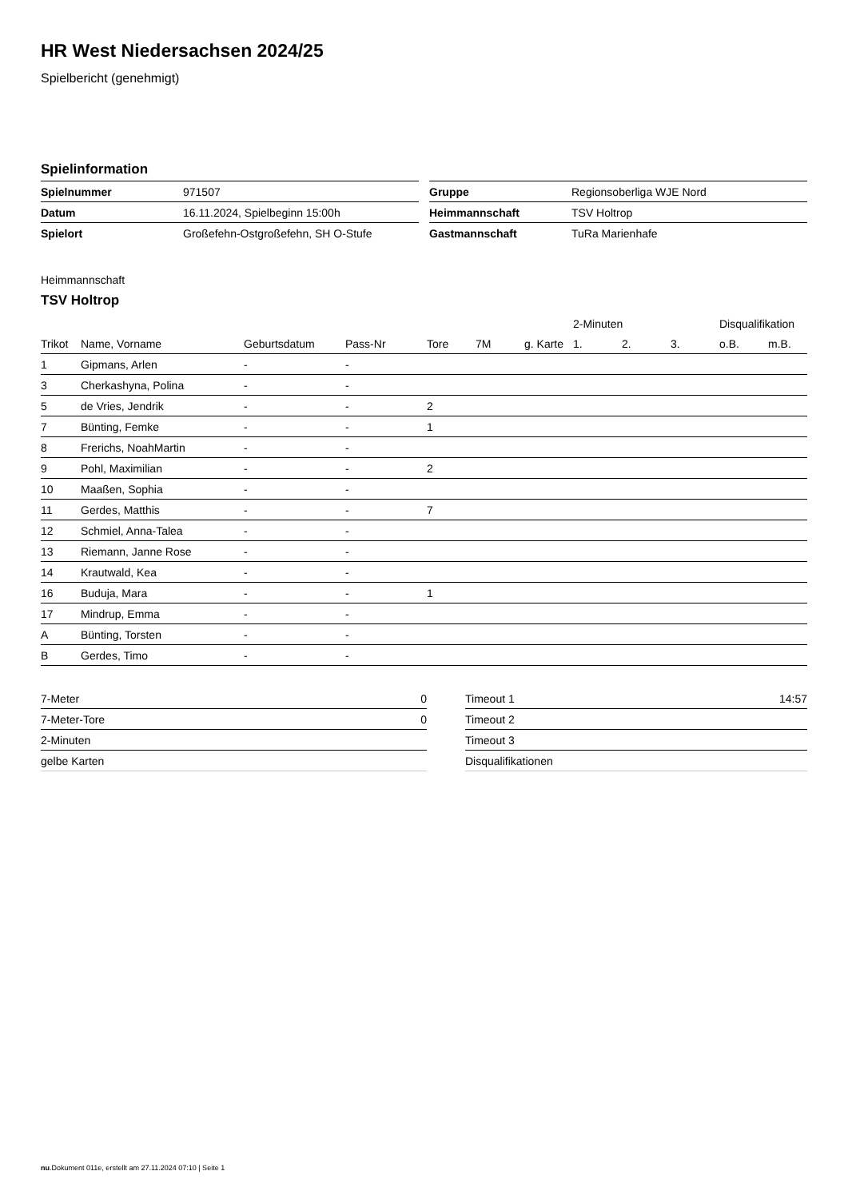HR West Niedersachsen 2024/25
Spielbericht (genehmigt)
Spielinformation
| Spielnummer | 971507 |
| Datum | 16.11.2024, Spielbeginn 15:00h |
| Spielort | Großefehn-Ostgroßefehn, SH O-Stufe |
| Gruppe | Regionsoberliga WJE Nord |
| Heimmannschaft | TSV Holtrop |
| Gastmannschaft | TuRa Marienhafe |
Heimmannschaft
TSV Holtrop
| | | | | | | | 2-Minuten | | | Disqualifikation | |
| --- | --- | --- | --- | --- | --- | --- | --- | --- | --- | --- | --- |
| Trikot | Name, Vorname | Geburtsdatum | Pass-Nr | Tore | 7M | g. Karte | 1. | 2. | 3. | o.B. | m.B. |
| 1 | Gipmans, Arlen | - | - | | | | | | | | |
| 3 | Cherkashyna, Polina | - | - | | | | | | | | |
| 5 | de Vries, Jendrik | - | - | 2 | | | | | | | |
| 7 | Bünting, Femke | - | - | 1 | | | | | | | |
| 8 | Frerichs, NoahMartin | - | - | | | | | | | | |
| 9 | Pohl, Maximilian | - | - | 2 | | | | | | | |
| 10 | Maaßen, Sophia | - | - | | | | | | | | |
| 11 | Gerdes, Matthis | - | - | 7 | | | | | | | |
| 12 | Schmiel, Anna-Talea | - | - | | | | | | | | |
| 13 | Riemann, Janne Rose | - | - | | | | | | | | |
| 14 | Krautwald, Kea | - | - | | | | | | | | |
| 16 | Buduja, Mara | - | - | 1 | | | | | | | |
| 17 | Mindrup, Emma | - | - | | | | | | | | |
| A | Bünting, Torsten | - | - | | | | | | | | |
| B | Gerdes, Timo | - | - | | | | | | | | |
| 7-Meter | 0 |
| 7-Meter-Tore | 0 |
| 2-Minuten | |
| gelbe Karten | |
| Timeout 1 | 14:57 |
| Timeout 2 | |
| Timeout 3 | |
| Disqualifikationen | |
nu.Dokument 011e, erstellt am 27.11.2024 07:10 | Seite 1